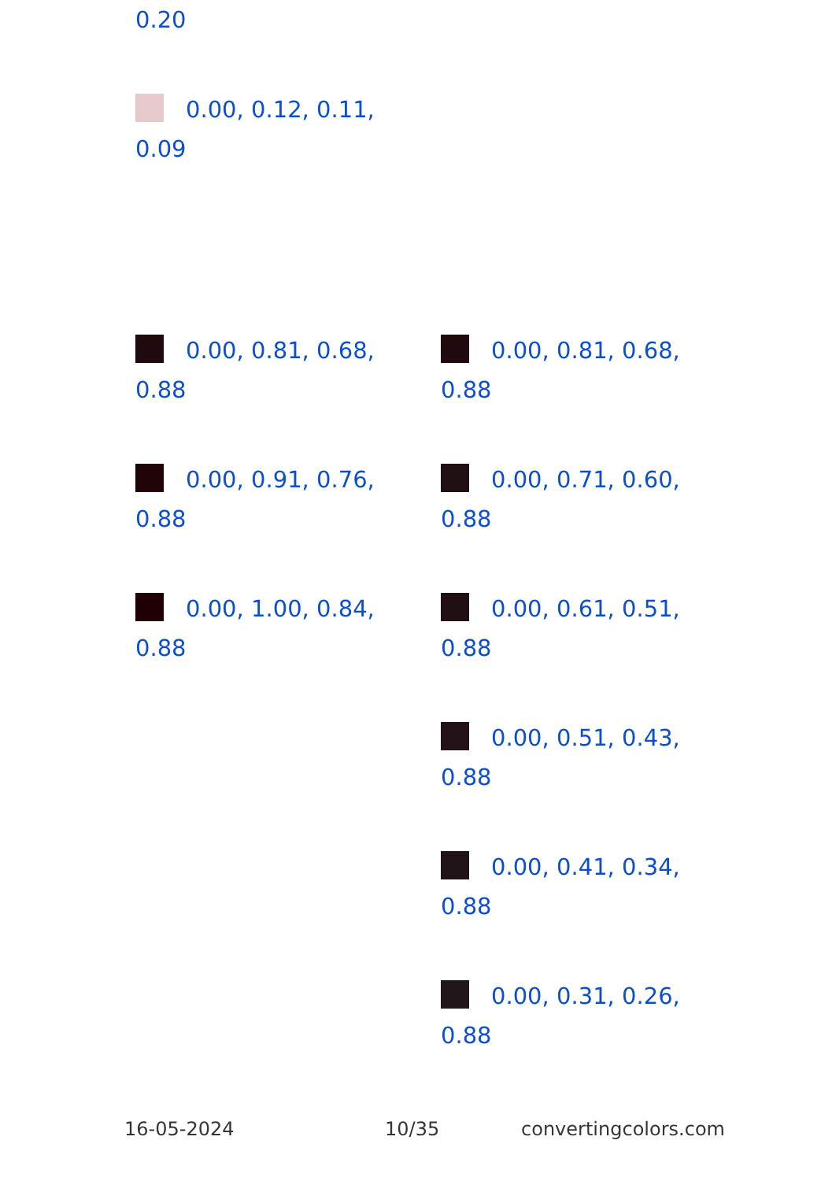0.20
0.00, 0.12, 0.11, 0.09
0.00, 0.81, 0.68, 0.88
0.00, 0.91, 0.76, 0.88
0.00, 1.00, 0.84, 0.88
0.00, 0.81, 0.68, 0.88
0.00, 0.71, 0.60, 0.88
0.00, 0.61, 0.51, 0.88
0.00, 0.51, 0.43, 0.88
0.00, 0.41, 0.34, 0.88
0.00, 0.31, 0.26, 0.88
16-05-2024 10/35 convertingcolors.com